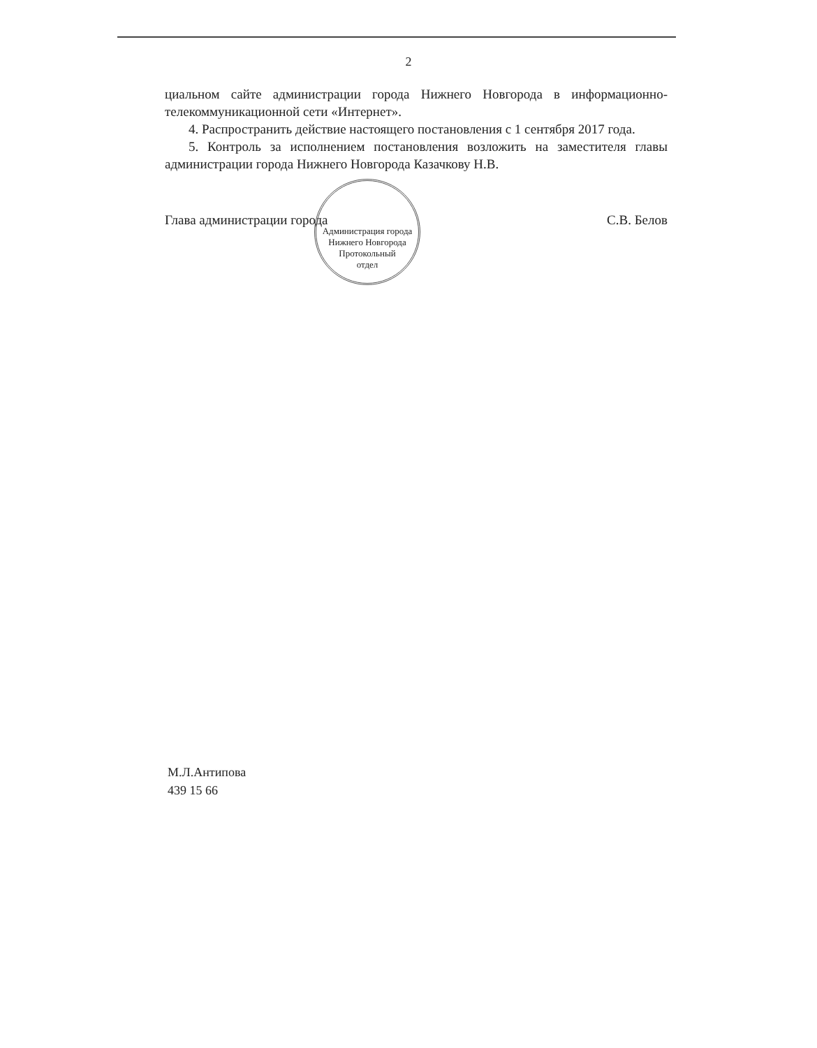2
циальном сайте администрации города Нижнего Новгорода в информационно-телекоммуникационной сети «Интернет».
4. Распространить действие настоящего постановления с 1 сентября 2017 года.
5. Контроль за исполнением постановления возложить на заместителя главы администрации города Нижнего Новгорода Казачкову Н.В.
Глава администрации города С.В. Белов
Администрация города Нижнего Новгорода
Протокольный
отдел
М.Л.Антипова
439 15 66